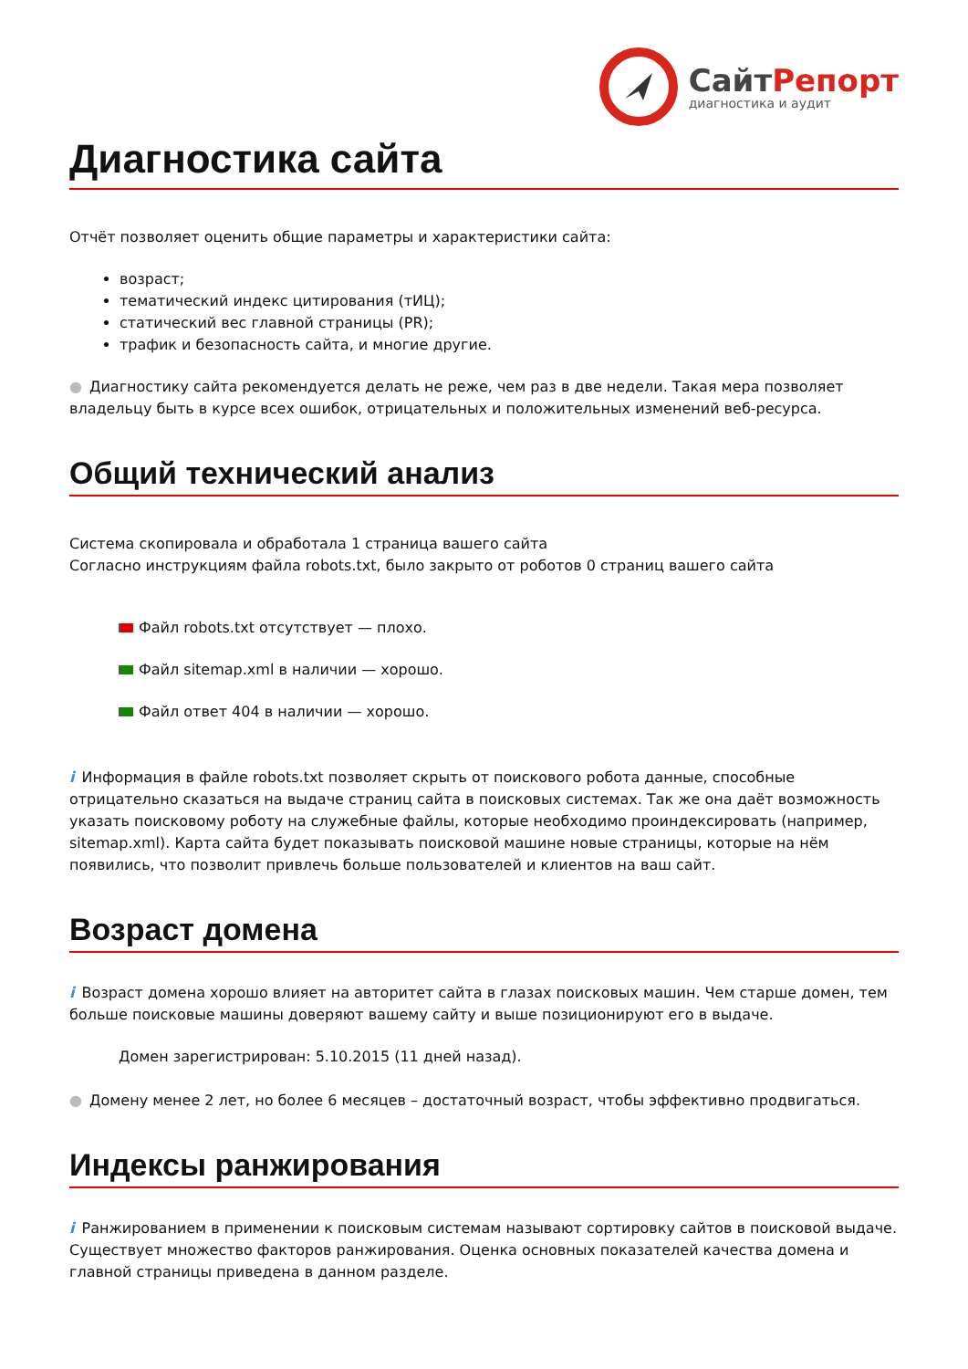СайтРепорт
диагностика и аудит
Диагностика сайта
Отчёт позволяет оценить общие параметры и характеристики сайта:
возраст;
тематический индекс цитирования (тИЦ);
статический вес главной страницы (PR);
трафик и безопасность сайта, и многие другие.
● Диагностику сайта рекомендуется делать не реже, чем раз в две недели. Такая мера позволяет владельцу быть в курсе всех ошибок, отрицательных и положительных изменений веб-ресурса.
Общий технический анализ
Система скопировала и обработала 1 страница вашего сайта
Согласно инструкциям файла robots.txt, было закрыто от роботов 0 страниц вашего сайта
Файл robots.txt отсутствует — плохо.
Файл sitemap.xml в наличии — хорошо.
Файл ответ 404 в наличии — хорошо.
i Информация в файле robots.txt позволяет скрыть от поискового робота данные, способные отрицательно сказаться на выдаче страниц сайта в поисковых системах. Так же она даёт возможность указать поисковому роботу на служебные файлы, которые необходимо проиндексировать (например, sitemap.xml). Карта сайта будет показывать поисковой машине новые страницы, которые на нём появились, что позволит привлечь больше пользователей и клиентов на ваш сайт.
Возраст домена
i Возраст домена хорошо влияет на авторитет сайта в глазах поисковых машин. Чем старше домен, тем больше поисковые машины доверяют вашему сайту и выше позиционируют его в выдаче.
Домен зарегистрирован: 5.10.2015 (11 дней назад).
● Домену менее 2 лет, но более 6 месяцев – достаточный возраст, чтобы эффективно продвигаться.
Индексы ранжирования
i Ранжированием в применении к поисковым системам называют сортировку сайтов в поисковой выдаче. Существует множество факторов ранжирования. Оценка основных показателей качества домена и главной страницы приведена в данном разделе.